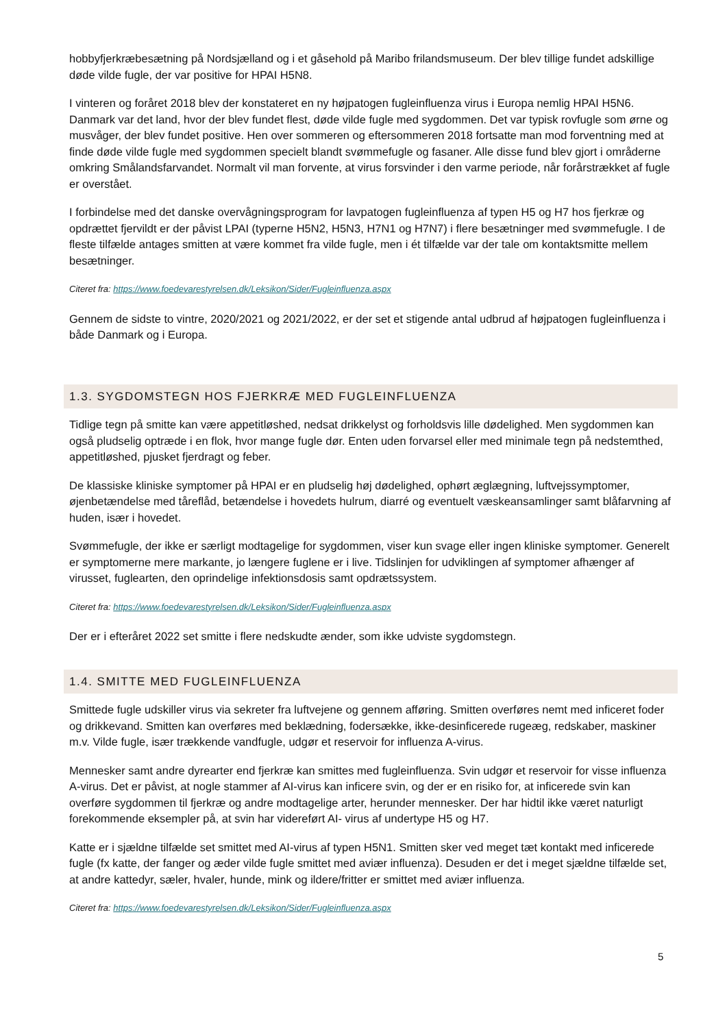hobbyfjerkræbesætning på Nordsjælland og i et gåsehold på Maribo frilandsmuseum. Der blev tillige fundet adskillige døde vilde fugle, der var positive for HPAI H5N8.
I vinteren og foråret 2018 blev der konstateret en ny højpatogen fugleinfluenza virus i Europa nemlig HPAI H5N6. Danmark var det land, hvor der blev fundet flest, døde vilde fugle med sygdommen. Det var typisk rovfugle som ørne og musvåger, der blev fundet positive. Hen over sommeren og eftersommeren 2018 fortsatte man mod forventning med at finde døde vilde fugle med sygdommen specielt blandt svømmefugle og fasaner. Alle disse fund blev gjort i områderne omkring Smålandsfarvandet. Normalt vil man forvente, at virus forsvinder i den varme periode, når forårstrækket af fugle er overstået.
I forbindelse med det danske overvågningsprogram for lavpatogen fugleinfluenza af typen H5 og H7 hos fjerkræ og opdrættet fjervildt er der påvist LPAI (typerne H5N2, H5N3, H7N1 og H7N7) i flere besætninger med svømmefugle. I de fleste tilfælde antages smitten at være kommet fra vilde fugle, men i ét tilfælde var der tale om kontaktsmitte mellem besætninger.
Citeret fra: https://www.foedevarestyrelsen.dk/Leksikon/Sider/Fugleinfluenza.aspx
Gennem de sidste to vintre, 2020/2021 og 2021/2022, er der set et stigende antal udbrud af højpatogen fugleinfluenza i både Danmark og i Europa.
1.3. SYGDOMSTEGN HOS FJERKRÆ MED FUGLEINFLUENZA
Tidlige tegn på smitte kan være appetitløshed, nedsat drikkelyst og forholdsvis lille dødelighed. Men sygdommen kan også pludselig optræde i en flok, hvor mange fugle dør. Enten uden forvarsel eller med minimale tegn på nedstemthed, appetitløshed, pjusket fjerdragt og feber.
De klassiske kliniske symptomer på HPAI er en pludselig høj dødelighed, ophørt æglægning, luftvejssymptomer, øjenbetændelse med tåreflåd, betændelse i hovedets hulrum, diarré og eventuelt væskeansamlinger samt blåfarvning af huden, især i hovedet.
Svømmefugle, der ikke er særligt modtagelige for sygdommen, viser kun svage eller ingen kliniske symptomer. Generelt er symptomerne mere markante, jo længere fuglene er i live. Tidslinjen for udviklingen af symptomer afhænger af virusset, fuglearten, den oprindelige infektionsdosis samt opdrætssystem.
Citeret fra: https://www.foedevarestyrelsen.dk/Leksikon/Sider/Fugleinfluenza.aspx
Der er i efteråret 2022 set smitte i flere nedskudte ænder, som ikke udviste sygdomstegn.
1.4. SMITTE MED FUGLEINFLUENZA
Smittede fugle udskiller virus via sekreter fra luftvejene og gennem afføring. Smitten overføres nemt med inficeret foder og drikkevand. Smitten kan overføres med beklædning, fodersække, ikke-desinficerede rugeæg, redskaber, maskiner m.v. Vilde fugle, især trækkende vandfugle, udgør et reservoir for influenza A-virus.
Mennesker samt andre dyrearter end fjerkræ kan smittes med fugleinfluenza. Svin udgør et reservoir for visse influenza A-virus. Det er påvist, at nogle stammer af AI-virus kan inficere svin, og der er en risiko for, at inficerede svin kan overføre sygdommen til fjerkræ og andre modtagelige arter, herunder mennesker. Der har hidtil ikke været naturligt forekommende eksempler på, at svin har videreført AI- virus af undertype H5 og H7.
Katte er i sjældne tilfælde set smittet med AI-virus af typen H5N1. Smitten sker ved meget tæt kontakt med inficerede fugle (fx katte, der fanger og æder vilde fugle smittet med aviær influenza). Desuden er det i meget sjældne tilfælde set, at andre kattedyr, sæler, hvaler, hunde, mink og ildere/fritter er smittet med aviær influenza.
Citeret fra: https://www.foedevarestyrelsen.dk/Leksikon/Sider/Fugleinfluenza.aspx
5